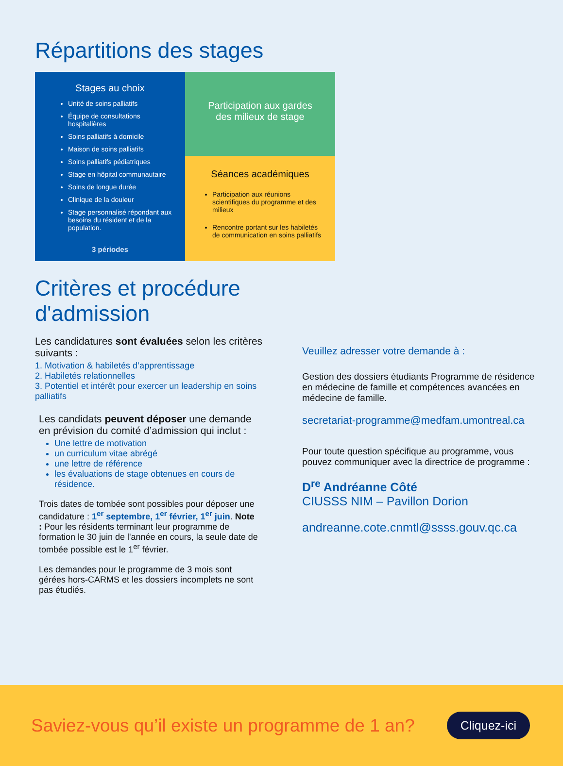Répartitions des stages
Stages au choix
Unité de soins palliatifs
Équipe de consultations hospitalières
Soins palliatifs à domicile
Maison de soins palliatifs
Soins palliatifs pédiatriques
Stage en hôpital communautaire
Soins de longue durée
Clinique de la douleur
Stage personnalisé répondant aux besoins du résident et de la population.
3 périodes
Participation aux gardes
des milieux de stage
Séances académiques
Participation aux réunions scientifiques du programme et des milieux
Rencontre portant sur les habiletés de communication en soins palliatifs
Critères et procédure
d'admission
Les candidatures sont évaluées selon les critères suivants :
1. Motivation & habiletés d’apprentissage
2. Habiletés relationnelles
3. Potentiel et intérêt pour exercer un leadership en soins palliatifs
Les candidats peuvent déposer une demande en prévision du comité d’admission qui inclut :
Une lettre de motivation
un curriculum vitae abrégé
une lettre de référence
les évaluations de stage obtenues en cours de résidence.
Trois dates de tombée sont possibles pour déposer une candidature : 1<sup>er</sup> septembre, 1<sup>er</sup> février, 1<sup>er</sup> juin. Note : Pour les résidents terminant leur programme de formation le 30 juin de l'année en cours, la seule date de tombée possible est le 1<sup>er</sup> février.
Les demandes pour le programme de 3 mois sont gérées hors-CARMS et les dossiers incomplets ne sont pas étudiés.
Veuillez adresser votre demande à :
Gestion des dossiers étudiants Programme de résidence en médecine de famille et compétences avancées en médecine de famille.
secretariat-programme@medfam.umontreal.ca
Pour toute question spécifique au programme, vous pouvez communiquer avec la directrice de programme :
D<sup>re</sup> Andréanne Côté
CIUSSS NIM – Pavillon Dorion
andreanne.cote.cnmtl@ssss.gouv.qc.ca
Saviez-vous qu’il existe un programme de 1 an? Cliquez-ici